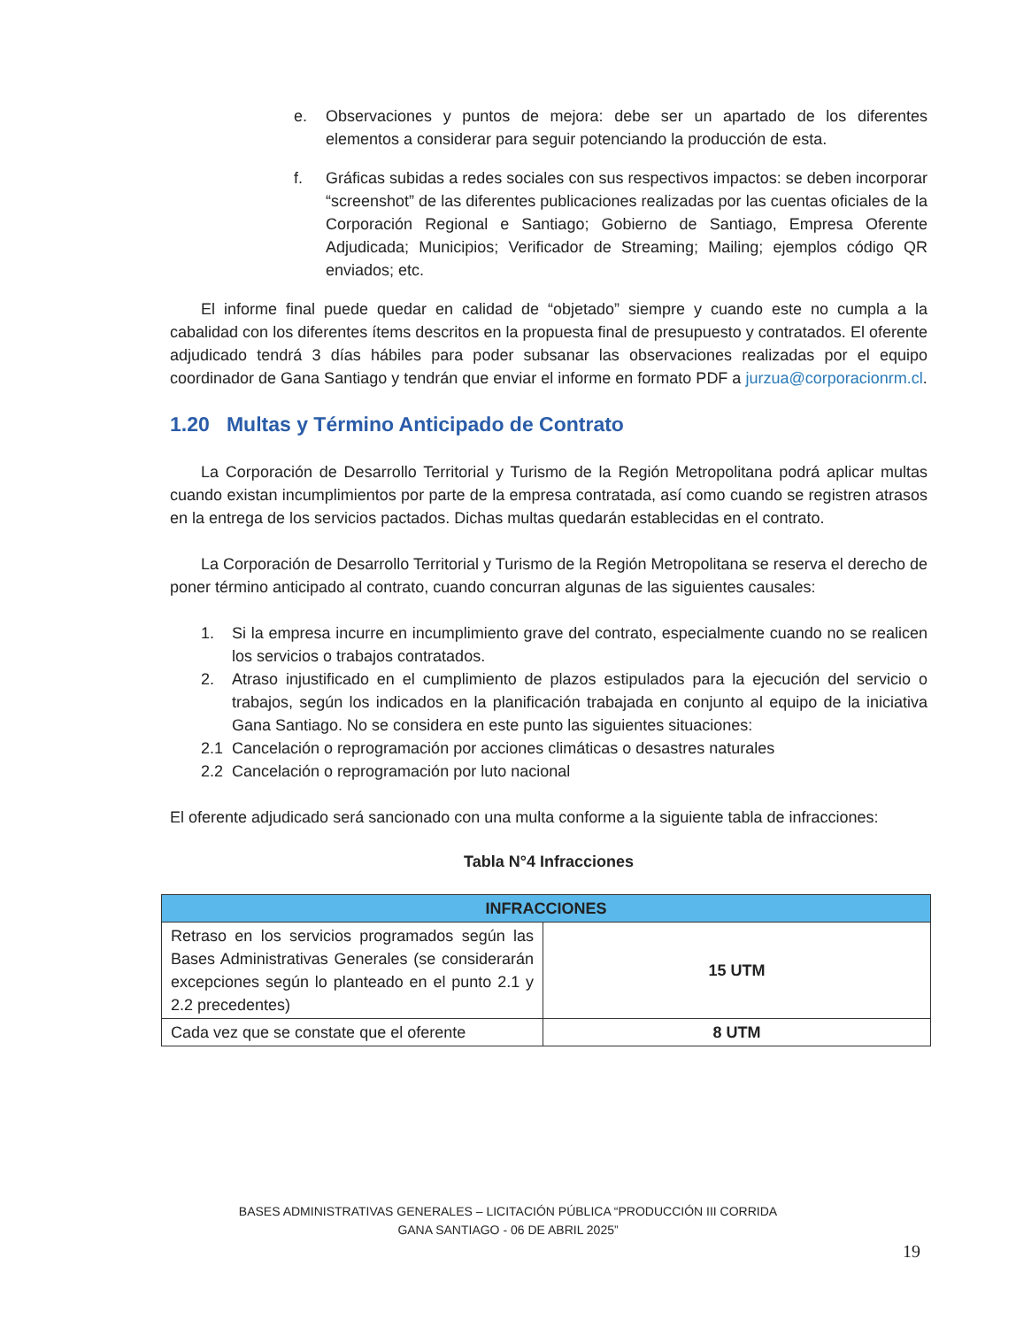e. Observaciones y puntos de mejora: debe ser un apartado de los diferentes elementos a considerar para seguir potenciando la producción de esta.
f. Gráficas subidas a redes sociales con sus respectivos impactos: se deben incorporar “screenshot” de las diferentes publicaciones realizadas por las cuentas oficiales de la Corporación Regional e Santiago; Gobierno de Santiago, Empresa Oferente Adjudicada; Municipios; Verificador de Streaming; Mailing; ejemplos código QR enviados; etc.
El informe final puede quedar en calidad de “objetado” siempre y cuando este no cumpla a la cabalidad con los diferentes ítems descritos en la propuesta final de presupuesto y contratados. El oferente adjudicado tendrá 3 días hábiles para poder subsanar las observaciones realizadas por el equipo coordinador de Gana Santiago y tendrán que enviar el informe en formato PDF a jurzua@corporacionrm.cl.
1.20 Multas y Término Anticipado de Contrato
La Corporación de Desarrollo Territorial y Turismo de la Región Metropolitana podrá aplicar multas cuando existan incumplimientos por parte de la empresa contratada, así como cuando se registren atrasos en la entrega de los servicios pactados. Dichas multas quedarán establecidas en el contrato.
La Corporación de Desarrollo Territorial y Turismo de la Región Metropolitana se reserva el derecho de poner término anticipado al contrato, cuando concurran algunas de las siguientes causales:
1. Si la empresa incurre en incumplimiento grave del contrato, especialmente cuando no se realicen los servicios o trabajos contratados.
2. Atraso injustificado en el cumplimiento de plazos estipulados para la ejecución del servicio o trabajos, según los indicados en la planificación trabajada en conjunto al equipo de la iniciativa Gana Santiago. No se considera en este punto las siguientes situaciones:
2.1 Cancelación o reprogramación por acciones climáticas o desastres naturales
2.2 Cancelación o reprogramación por luto nacional
El oferente adjudicado será sancionado con una multa conforme a la siguiente tabla de infracciones:
Tabla N°4 Infracciones
| INFRACCIONES | |
| --- | --- |
| Retraso en los servicios programados según las Bases Administrativas Generales (se considerarán excepciones según lo planteado en el punto 2.1 y 2.2 precedentes) | 15 UTM |
| Cada vez que se constate que el oferente | 8 UTM |
BASES ADMINISTRATIVAS GENERALES – LICITACIÓN PÚBLICA “PRODUCCIÓN III CORRIDA
GANA SANTIAGO - 06 DE ABRIL 2025”
19